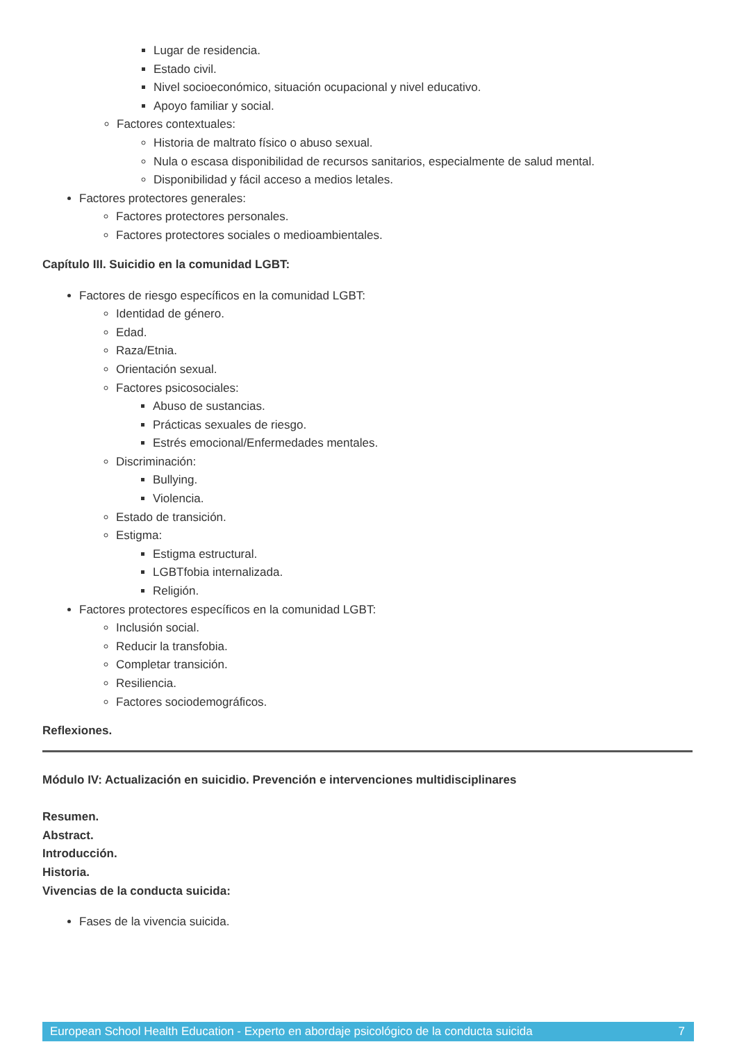Lugar de residencia.
Estado civil.
Nivel socioeconómico, situación ocupacional y nivel educativo.
Apoyo familiar y social.
Factores contextuales:
Historia de maltrato físico o abuso sexual.
Nula o escasa disponibilidad de recursos sanitarios, especialmente de salud mental.
Disponibilidad y fácil acceso a medios letales.
Factores protectores generales:
Factores protectores personales.
Factores protectores sociales o medioambientales.
Capítulo III. Suicidio en la comunidad LGBT:
Factores de riesgo específicos en la comunidad LGBT:
Identidad de género.
Edad.
Raza/Etnia.
Orientación sexual.
Factores psicosociales:
Abuso de sustancias.
Prácticas sexuales de riesgo.
Estrés emocional/Enfermedades mentales.
Discriminación:
Bullying.
Violencia.
Estado de transición.
Estigma:
Estigma estructural.
LGBTfobia internalizada.
Religión.
Factores protectores específicos en la comunidad LGBT:
Inclusión social.
Reducir la transfobia.
Completar transición.
Resiliencia.
Factores sociodemográficos.
Reflexiones.
Módulo IV: Actualización en suicidio. Prevención e intervenciones multidisciplinares
Resumen.
Abstract.
Introducción.
Historia.
Vivencias de la conducta suicida:
Fases de la vivencia suicida.
European School Health Education - Experto en abordaje psicológico de la conducta suicida 7